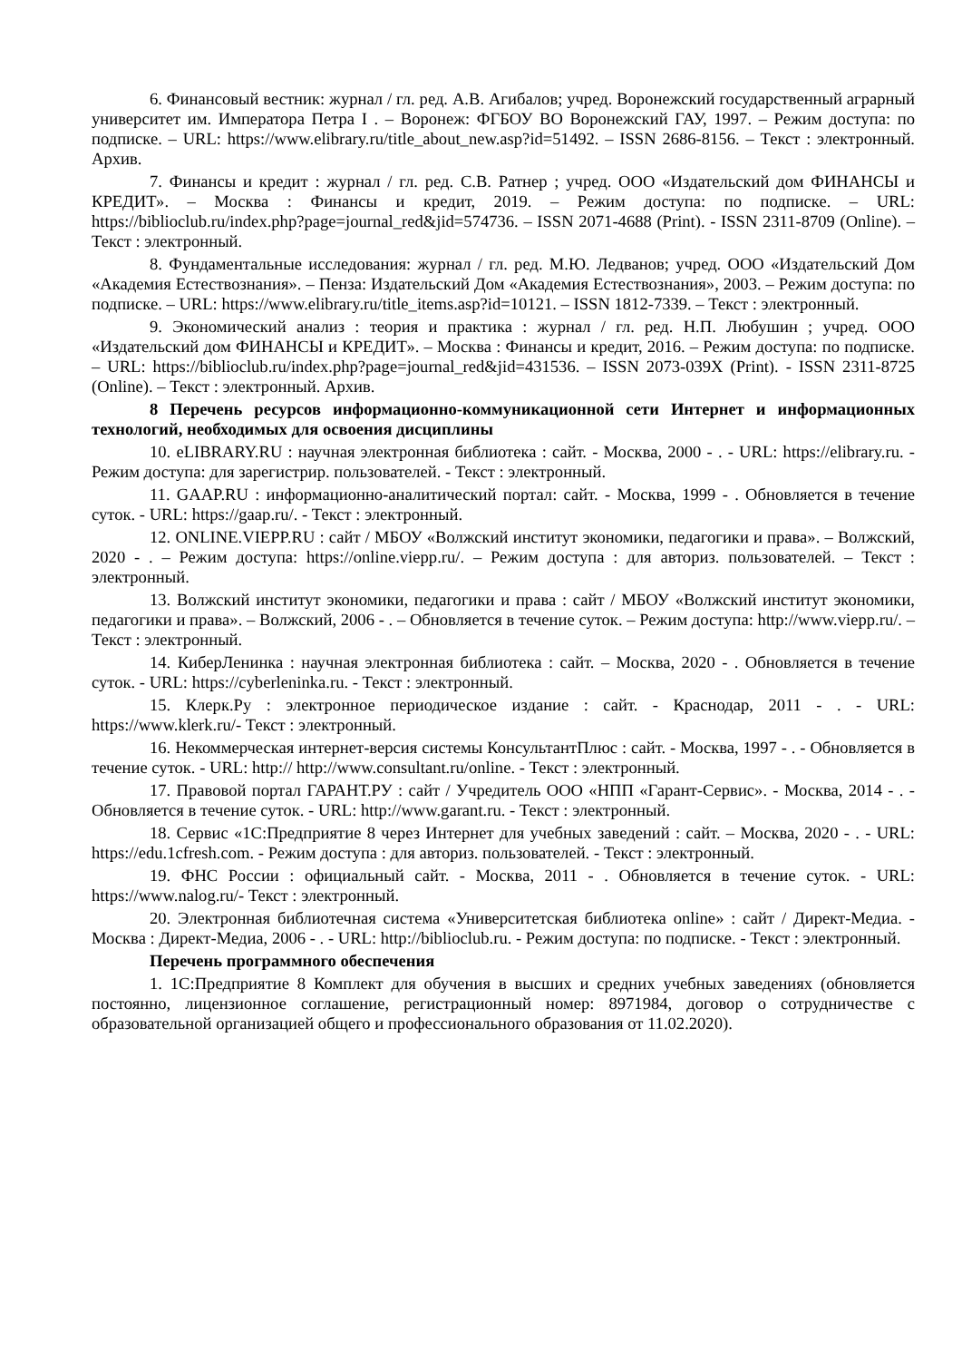6. Финансовый вестник: журнал / гл. ред. А.В. Агибалов; учред. Воронежский государственный аграрный университет им. Императора Петра I . – Воронеж: ФГБОУ ВО Воронежский ГАУ, 1997. – Режим доступа: по подписке. – URL: https://www.elibrary.ru/title_about_new.asp?id=51492. – ISSN 2686-8156. – Текст : электронный. Архив.
7. Финансы и кредит : журнал / гл. ред. С.В. Ратнер ; учред. ООО «Издательский дом ФИНАНСЫ и КРЕДИТ». – Москва : Финансы и кредит, 2019. – Режим доступа: по подписке. – URL: https://biblioclub.ru/index.php?page=journal_red&jid=574736. – ISSN 2071-4688 (Print). - ISSN 2311-8709 (Online). – Текст : электронный.
8. Фундаментальные исследования: журнал / гл. ред. М.Ю. Ледванов; учред. ООО «Издательский Дом «Академия Естествознания». – Пенза: Издательский Дом «Академия Естествознания», 2003. – Режим доступа: по подписке. – URL: https://www.elibrary.ru/title_items.asp?id=10121. – ISSN 1812-7339. – Текст : электронный.
9. Экономический анализ : теория и практика : журнал / гл. ред. Н.П. Любушин ; учред. ООО «Издательский дом ФИНАНСЫ и КРЕДИТ». – Москва : Финансы и кредит, 2016. – Режим доступа: по подписке. – URL: https://biblioclub.ru/index.php?page=journal_red&jid=431536. – ISSN 2073-039X (Print). - ISSN 2311-8725 (Online). – Текст : электронный. Архив.
8 Перечень ресурсов информационно-коммуникационной сети Интернет и информационных технологий, необходимых для освоения дисциплины
10. eLIBRARY.RU : научная электронная библиотека : сайт. - Москва, 2000 - . - URL: https://elibrary.ru. - Режим доступа: для зарегистрир. пользователей. - Текст : электронный.
11. GAAP.RU : информационно-аналитический портал: сайт. - Москва, 1999 - . Обновляется в течение суток. - URL: https://gaap.ru/. - Текст : электронный.
12. ONLINE.VIEPP.RU : сайт / МБОУ «Волжский институт экономики, педагогики и права». – Волжский, 2020 - . – Режим доступа: https://online.viepp.ru/. – Режим доступа : для авториз. пользователей. – Текст : электронный.
13. Волжский институт экономики, педагогики и права : сайт / МБОУ «Волжский институт экономики, педагогики и права». – Волжский, 2006 - . – Обновляется в течение суток. – Режим доступа: http://www.viepp.ru/. – Текст : электронный.
14. КиберЛенинка : научная электронная библиотека : сайт. – Москва, 2020 - . Обновляется в течение суток. - URL: https://cyberleninka.ru. - Текст : электронный.
15. Клерк.Ру : электронное периодическое издание : сайт. - Краснодар, 2011 - . - URL: https://www.klerk.ru/- Текст : электронный.
16. Некоммерческая интернет-версия системы КонсультантПлюс : сайт. - Москва, 1997 - . - Обновляется в течение суток. - URL: http:// http://www.consultant.ru/online. - Текст : электронный.
17. Правовой портал ГАРАНТ.РУ : сайт / Учредитель ООО «НПП «Гарант-Сервис». - Москва, 2014 - . - Обновляется в течение суток. - URL: http://www.garant.ru. - Текст : электронный.
18. Сервис «1С:Предприятие 8 через Интернет для учебных заведений : сайт. – Москва, 2020 - . - URL: https://edu.1cfresh.com. - Режим доступа : для авториз. пользователей. - Текст : электронный.
19. ФНС России : официальный сайт. - Москва, 2011 - . Обновляется в течение суток. - URL: https://www.nalog.ru/- Текст : электронный.
20. Электронная библиотечная система «Университетская библиотека online» : сайт / Директ-Медиа. - Москва : Директ-Медиа, 2006 - . - URL: http://biblioclub.ru. - Режим доступа: по подписке. - Текст : электронный.
Перечень программного обеспечения
1. 1С:Предприятие 8 Комплект для обучения в высших и средних учебных заведениях (обновляется постоянно, лицензионное соглашение, регистрационный номер: 8971984, договор о сотрудничестве с образовательной организацией общего и профессионального образования от 11.02.2020).